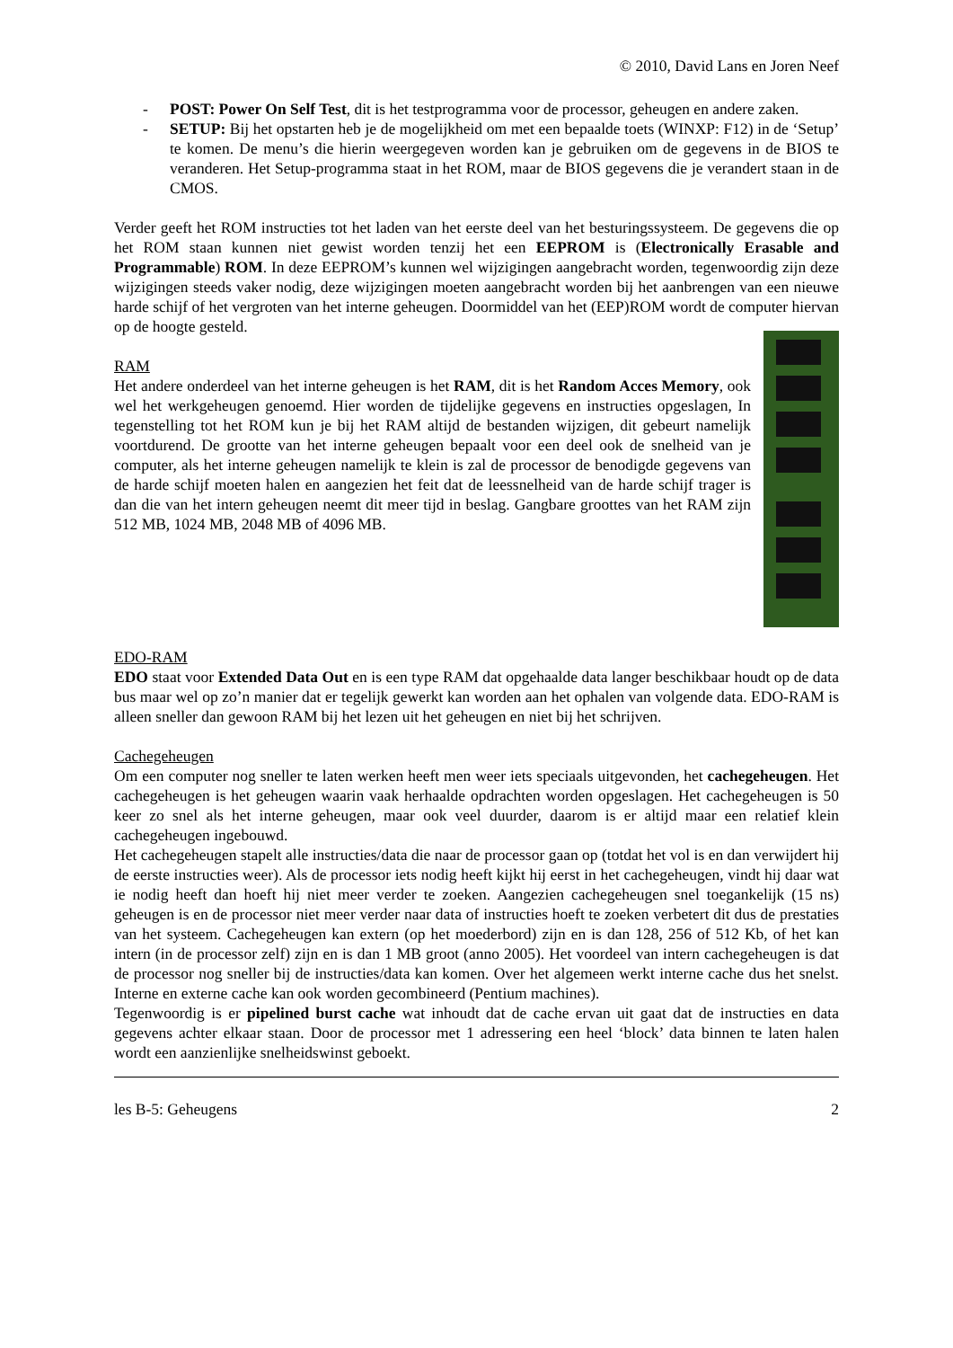© 2010, David Lans en Joren Neef
- POST: Power On Self Test, dit is het testprogramma voor de processor, geheugen en andere zaken.
- SETUP: Bij het opstarten heb je de mogelijkheid om met een bepaalde toets (WINXP: F12) in de ‘Setup’ te komen. De menu’s die hierin weergegeven worden kan je gebruiken om de gegevens in de BIOS te veranderen. Het Setup-programma staat in het ROM, maar de BIOS gegevens die je verandert staan in de CMOS.
Verder geeft het ROM instructies tot het laden van het eerste deel van het besturingssysteem. De gegevens die op het ROM staan kunnen niet gewist worden tenzij het een EEPROM is (Electronically Erasable and Programmable) ROM. In deze EEPROM’s kunnen wel wijzigingen aangebracht worden, tegenwoordig zijn deze wijzigingen steeds vaker nodig, deze wijzigingen moeten aangebracht worden bij het aanbrengen van een nieuwe harde schijf of het vergroten van het interne geheugen. Doormiddel van het (EEP)ROM wordt de computer hiervan op de hoogte gesteld.
RAM
Het andere onderdeel van het interne geheugen is het RAM, dit is het Random Acces Memory, ook wel het werkgeheugen genoemd. Hier worden de tijdelijke gegevens en instructies opgeslagen, In tegenstelling tot het ROM kun je bij het RAM altijd de bestanden wijzigen, dit gebeurt namelijk voortdurend. De grootte van het interne geheugen bepaalt voor een deel ook de snelheid van je computer, als het interne geheugen namelijk te klein is zal de processor de benodigde gegevens van de harde schijf moeten halen en aangezien het feit dat de leessnelheid van de harde schijf trager is dan die van het intern geheugen neemt dit meer tijd in beslag. Gangbare groottes van het RAM zijn 512 MB, 1024 MB, 2048 MB of 4096 MB.
EDO-RAM
EDO staat voor Extended Data Out en is een type RAM dat opgehaalde data langer beschikbaar houdt op de data bus maar wel op zo’n manier dat er tegelijk gewerkt kan worden aan het ophalen van volgende data. EDO-RAM is alleen sneller dan gewoon RAM bij het lezen uit het geheugen en niet bij het schrijven.
Cachegeheugen
Om een computer nog sneller te laten werken heeft men weer iets speciaals uitgevonden, het cachegeheugen. Het cachegeheugen is het geheugen waarin vaak herhaalde opdrachten worden opgeslagen. Het cachegeheugen is 50 keer zo snel als het interne geheugen, maar ook veel duurder, daarom is er altijd maar een relatief klein cachegeheugen ingebouwd.
Het cachegeheugen stapelt alle instructies/data die naar de processor gaan op (totdat het vol is en dan verwijdert hij de eerste instructies weer). Als de processor iets nodig heeft kijkt hij eerst in het cachegeheugen, vindt hij daar wat ie nodig heeft dan hoeft hij niet meer verder te zoeken. Aangezien cachegeheugen snel toegankelijk (15 ns) geheugen is en de processor niet meer verder naar data of instructies hoeft te zoeken verbetert dit dus de prestaties van het systeem. Cachegeheugen kan extern (op het moederbord) zijn en is dan 128, 256 of 512 Kb, of het kan intern (in de processor zelf) zijn en is dan 1 MB groot (anno 2005). Het voordeel van intern cachegeheugen is dat de processor nog sneller bij de instructies/data kan komen. Over het algemeen werkt interne cache dus het snelst. Interne en externe cache kan ook worden gecombineerd (Pentium machines).
Tegenwoordig is er pipelined burst cache wat inhoudt dat de cache ervan uit gaat dat de instructies en data gegevens achter elkaar staan. Door de processor met 1 adressering een heel ‘block’ data binnen te laten halen wordt een aanzienlijke snelheidswinst geboekt.
les B-5: Geheugens 2